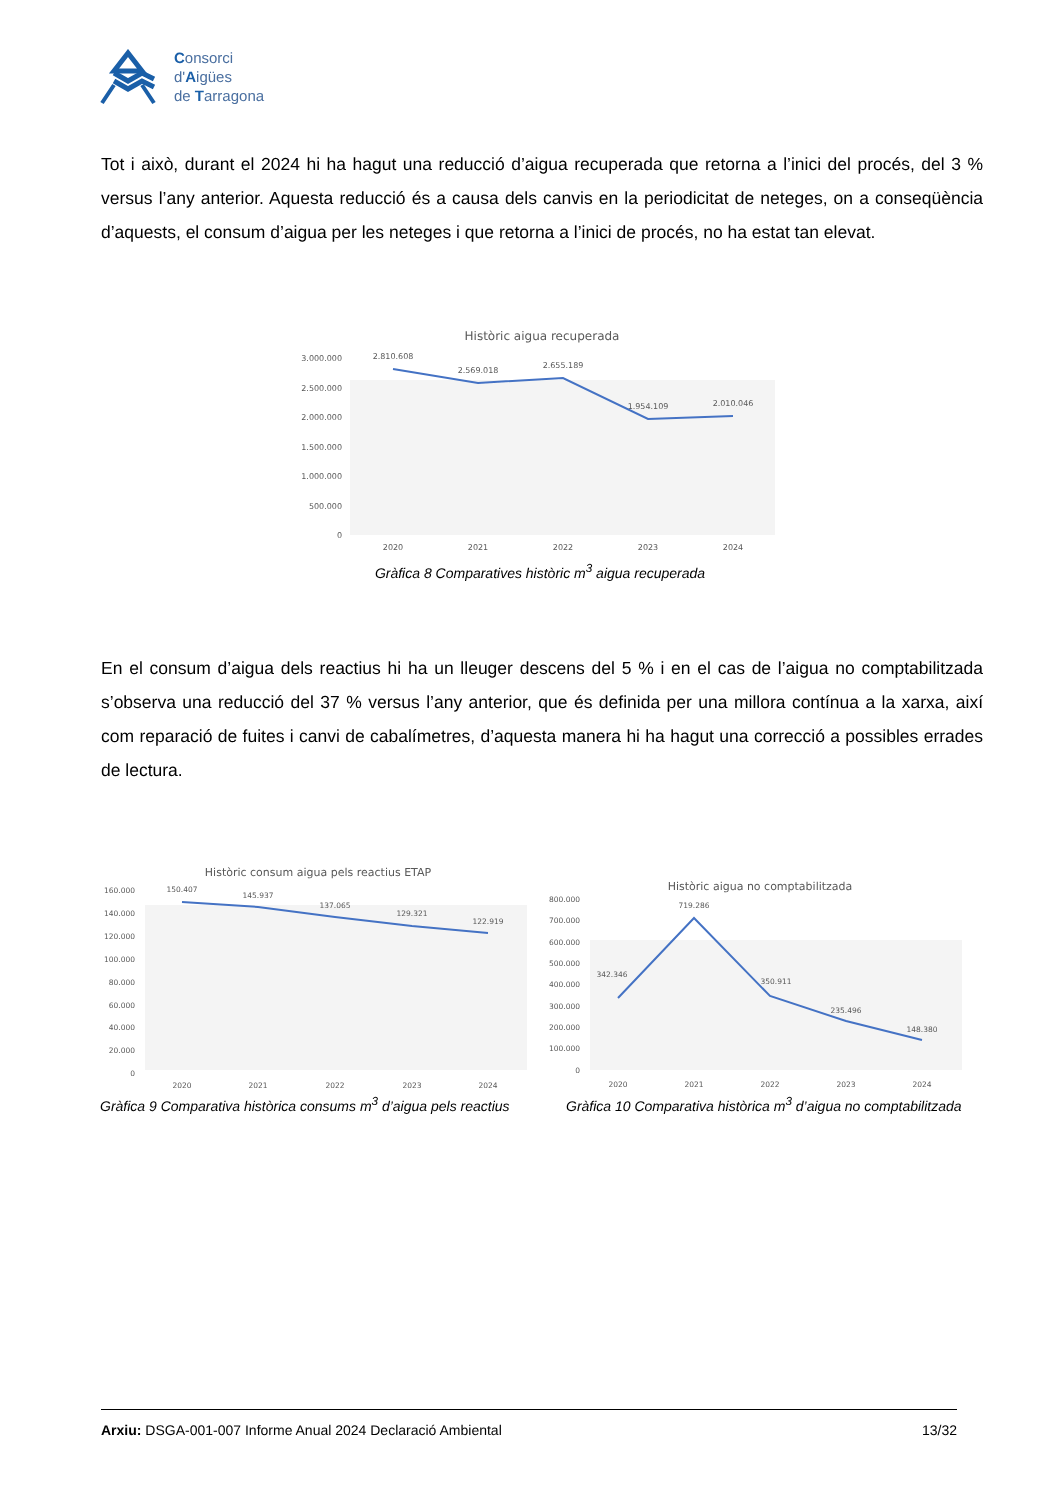Consorci
d'Aigües
de Tarragona
Tot i això, durant el 2024 hi ha hagut una reducció d’aigua recuperada que retorna a l’inici del procés, del 3 % versus l’any anterior. Aquesta reducció és a causa dels canvis en la periodicitat de neteges, on a conseqüència d’aquests, el consum d’aigua per les neteges i que retorna a l’inici de procés, no ha estat tan elevat.
Històric aigua recuperada
3.000.000
2.500.000
2.000.000
1.500.000
1.000.000
500.000
0
2.810.608
2.569.018
2.655.189
1.954.109
2.010.046
2020
2021
2022
2023
2024
Gràfica 8 Comparatives històric m<sup>3</sup> aigua recuperada
En el consum d’aigua dels reactius hi ha un lleuger descens del 5 % i en el cas de l’aigua no comptabilitzada s’observa una reducció del 37 % versus l’any anterior, que és definida per una millora contínua a la xarxa, així com reparació de fuites i canvi de cabalímetres, d’aquesta manera hi ha hagut una correcció a possibles errades de lectura.
Històric consum aigua pels reactius ETAP
160.000
140.000
120.000
100.000
80.000
60.000
40.000
20.000
0
150.407
145.937
137.065
129.321
122.919
2020
2021
2022
2023
2024
Gràfica 9 Comparativa històrica consums m<sup>3</sup> d’aigua pels reactius
Històric aigua no comptabilitzada
800.000
700.000
600.000
500.000
400.000
300.000
200.000
100.000
0
342.346
719.286
350.911
235.496
148.380
2020
2021
2022
2023
2024
Gràfica 10 Comparativa històrica m<sup>3</sup> d’aigua no comptabilitzada
Arxiu: DSGA-001-007 Informe Anual 2024 Declaració Ambiental 13/32